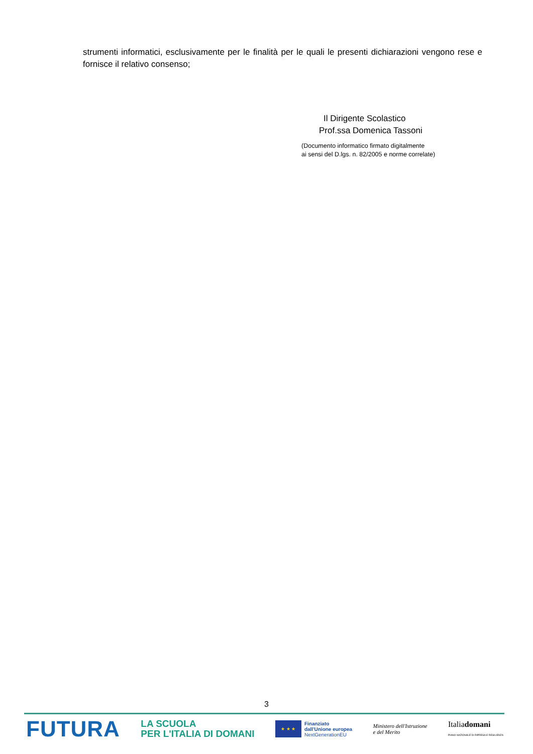strumenti informatici, esclusivamente per le finalità per le quali le presenti dichiarazioni vengono rese e fornisce il relativo consenso;
Il Dirigente Scolastico
Prof.ssa Domenica Tassoni
(Documento informatico firmato digitalmente
ai sensi del D.lgs. n. 82/2005 e norme correlate)
3
FUTURA
LA SCUOLA
PER L'ITALIA DI DOMANI
★ ★ ★
Finanziato
dall'Unione europea
NextGenerationEU
Ministero dell'Istruzione
e del Merito
Italiadomani
PIANO NAZIONALE DI RIPRESA E RESILIENZA